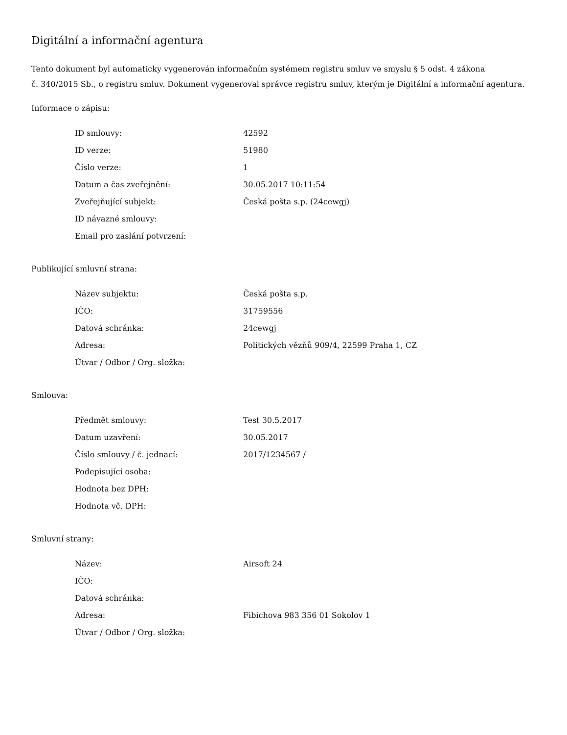Digitální a informační agentura
Tento dokument byl automaticky vygenerován informačním systémem registru smluv ve smyslu § 5 odst. 4 zákona
č. 340/2015 Sb., o registru smluv. Dokument vygeneroval správce registru smluv, kterým je Digitální a informační agentura.
Informace o zápisu:
| ID smlouvy: | 42592 |
| ID verze: | 51980 |
| Číslo verze: | 1 |
| Datum a čas zveřejnění: | 30.05.2017 10:11:54 |
| Zveřejňující subjekt: | Česká pošta s.p. (24cewgj) |
| ID návazné smlouvy: | |
| Email pro zaslání potvrzení: | |
Publikující smluvní strana:
| Název subjektu: | Česká pošta s.p. |
| IČO: | 31759556 |
| Datová schránka: | 24cewgj |
| Adresa: | Politických vězňů 909/4, 22599 Praha 1, CZ |
| Útvar / Odbor / Org. složka: | |
Smlouva:
| Předmět smlouvy: | Test 30.5.2017 |
| Datum uzavření: | 30.05.2017 |
| Číslo smlouvy / č. jednací: | 2017/1234567 / |
| Podepisující osoba: | |
| Hodnota bez DPH: | |
| Hodnota vč. DPH: | |
Smluvní strany:
| Název: | Airsoft 24 |
| IČO: | |
| Datová schránka: | |
| Adresa: | Fibichova 983 356 01 Sokolov 1 |
| Útvar / Odbor / Org. složka: | |